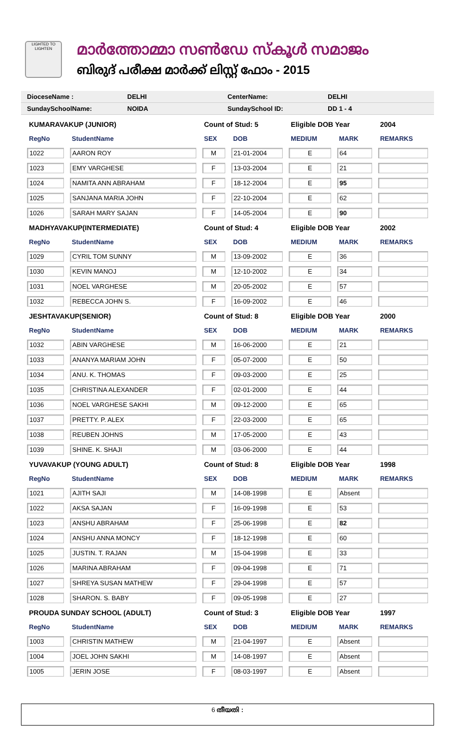LIGHTED TO LIGHTEN
മാർത്തോമ്മാ സൺഡേ സ്കൂൾ സമാജം
ബിരുദ് പരീക്ഷ മാർക്ക് ലിസ്റ്റ് ഫോം - 2015
DioceseName : DELHI CenterName: DELHI
SundaySchoolName: NOIDA SundaySchool ID: DD 1 - 4
| KUMARAVAKUP (JUNIOR) | | Count of Stud: 5 | | Eligible DOB Year | | 2004 |
| RegNo | StudentName | SEX | DOB | MEDIUM | MARK | REMARKS |
| 1022 | AARON ROY | M | 21-01-2004 | E | 64 | |
| 1023 | EMY VARGHESE | F | 13-03-2004 | E | 21 | |
| 1024 | NAMITA ANN ABRAHAM | F | 18-12-2004 | E | 95 | |
| 1025 | SANJANA MARIA JOHN | F | 22-10-2004 | E | 62 | |
| 1026 | SARAH MARY SAJAN | F | 14-05-2004 | E | 90 | |
| MADHYAVAKUP(INTERMEDIATE) | | Count of Stud: 4 | | Eligible DOB Year | | 2002 |
| RegNo | StudentName | SEX | DOB | MEDIUM | MARK | REMARKS |
| 1029 | CYRIL TOM SUNNY | M | 13-09-2002 | E | 36 | |
| 1030 | KEVIN MANOJ | M | 12-10-2002 | E | 34 | |
| 1031 | NOEL VARGHESE | M | 20-05-2002 | E | 57 | |
| 1032 | REBECCA JOHN S. | F | 16-09-2002 | E | 46 | |
| JESHTAVAKUP(SENIOR) | | Count of Stud: 8 | | Eligible DOB Year | | 2000 |
| RegNo | StudentName | SEX | DOB | MEDIUM | MARK | REMARKS |
| 1032 | ABIN VARGHESE | M | 16-06-2000 | E | 21 | |
| 1033 | ANANYA MARIAM JOHN | F | 05-07-2000 | E | 50 | |
| 1034 | ANU. K. THOMAS | F | 09-03-2000 | E | 25 | |
| 1035 | CHRISTINA ALEXANDER | F | 02-01-2000 | E | 44 | |
| 1036 | NOEL VARGHESE SAKHI | M | 09-12-2000 | E | 65 | |
| 1037 | PRETTY. P. ALEX | F | 22-03-2000 | E | 65 | |
| 1038 | REUBEN JOHNS | M | 17-05-2000 | E | 43 | |
| 1039 | SHINE. K. SHAJI | M | 03-06-2000 | E | 44 | |
| YUVAVAKUP (YOUNG ADULT) | | Count of Stud: 8 | | Eligible DOB Year | | 1998 |
| RegNo | StudentName | SEX | DOB | MEDIUM | MARK | REMARKS |
| 1021 | AJITH SAJI | M | 14-08-1998 | E | Absent | |
| 1022 | AKSA SAJAN | F | 16-09-1998 | E | 53 | |
| 1023 | ANSHU ABRAHAM | F | 25-06-1998 | E | 82 | |
| 1024 | ANSHU ANNA MONCY | F | 18-12-1998 | E | 60 | |
| 1025 | JUSTIN. T. RAJAN | M | 15-04-1998 | E | 33 | |
| 1026 | MARINA ABRAHAM | F | 09-04-1998 | E | 71 | |
| 1027 | SHREYA SUSAN MATHEW | F | 29-04-1998 | E | 57 | |
| 1028 | SHARON. S. BABY | F | 09-05-1998 | E | 27 | |
| PROUDA SUNDAY SCHOOL (ADULT) | | Count of Stud: 3 | | Eligible DOB Year | | 1997 |
| RegNo | StudentName | SEX | DOB | MEDIUM | MARK | REMARKS |
| 1003 | CHRISTIN MATHEW | M | 21-04-1997 | E | Absent | |
| 1004 | JOEL JOHN SAKHI | M | 14-08-1997 | E | Absent | |
| 1005 | JERIN JOSE | F | 08-03-1997 | E | Absent | |
6 തീയതി :